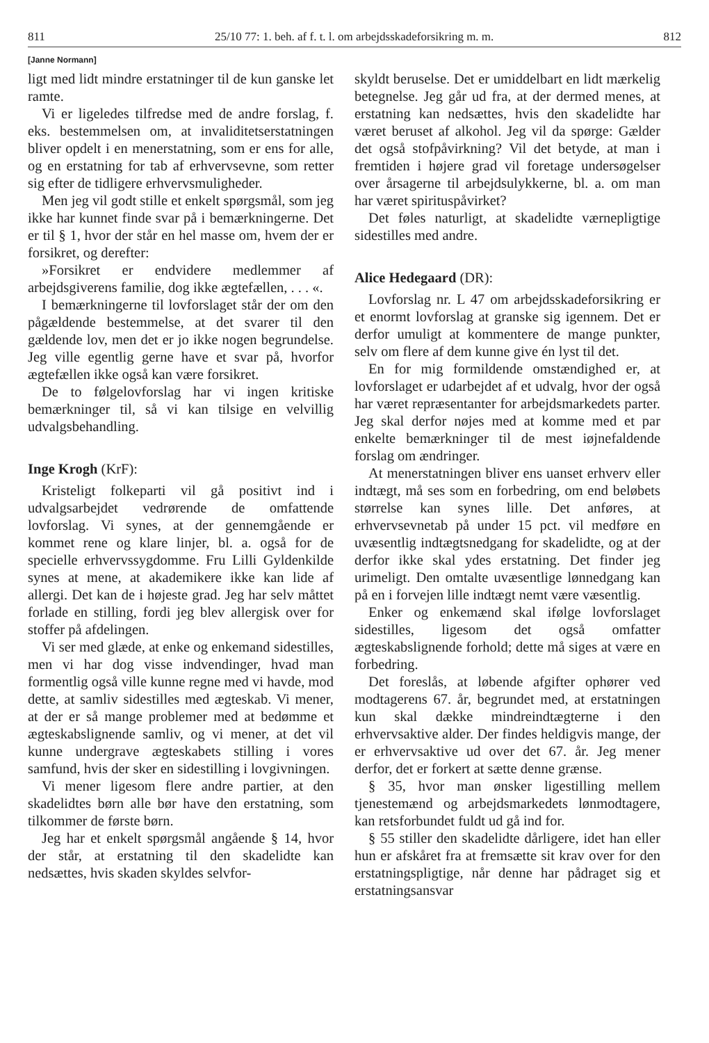811 25/10 77: 1. beh. af f. t. l. om arbejdsskadeforsikring m. m. 812
[Janne Normann]
ligt med lidt mindre erstatninger til de kun ganske let ramte.
Vi er ligeledes tilfredse med de andre forslag, f. eks. bestemmelsen om, at invaliditetserstatningen bliver opdelt i en menerstatning, som er ens for alle, og en erstatning for tab af erhvervsevne, som retter sig efter de tidligere erhvervsmuligheder.
Men jeg vil godt stille et enkelt spørgsmål, som jeg ikke har kunnet finde svar på i bemærkningerne. Det er til § 1, hvor der står en hel masse om, hvem der er forsikret, og derefter:
»Forsikret er endvidere medlemmer af arbejdsgiverens familie, dog ikke ægtefællen, . . . «.
I bemærkningerne til lovforslaget står der om den pågældende bestemmelse, at det svarer til den gældende lov, men det er jo ikke nogen begrundelse. Jeg ville egentlig gerne have et svar på, hvorfor ægtefællen ikke også kan være forsikret.
De to følgelovforslag har vi ingen kritiske bemærkninger til, så vi kan tilsige en velvillig udvalgsbehandling.
Inge Krogh (KrF):
Kristeligt folkeparti vil gå positivt ind i udvalgsarbejdet vedrørende de omfattende lovforslag. Vi synes, at der gennemgående er kommet rene og klare linjer, bl. a. også for de specielle erhvervssygdomme. Fru Lilli Gyldenkilde synes at mene, at akademikere ikke kan lide af allergi. Det kan de i højeste grad. Jeg har selv måttet forlade en stilling, fordi jeg blev allergisk over for stoffer på afdelingen.
Vi ser med glæde, at enke og enkemand sidestilles, men vi har dog visse indvendinger, hvad man formentlig også ville kunne regne med vi havde, mod dette, at samliv sidestilles med ægteskab. Vi mener, at der er så mange problemer med at bedømme et ægteskabslignende samliv, og vi mener, at det vil kunne undergrave ægteskabets stilling i vores samfund, hvis der sker en sidestilling i lovgivningen.
Vi mener ligesom flere andre partier, at den skadelidtes børn alle bør have den erstatning, som tilkommer de første børn.
Jeg har et enkelt spørgsmål angående § 14, hvor der står, at erstatning til den skadelidte kan nedsættes, hvis skaden skyldes selvfor-
skyldt beruselse. Det er umiddelbart en lidt mærkelig betegnelse. Jeg går ud fra, at der dermed menes, at erstatning kan nedsættes, hvis den skadelidte har været beruset af alkohol. Jeg vil da spørge: Gælder det også stofpåvirkning? Vil det betyde, at man i fremtiden i højere grad vil foretage undersøgelser over årsagerne til arbejdsulykkerne, bl. a. om man har været spirituspåvirket?
Det føles naturligt, at skadelidte værnepligtige sidestilles med andre.
Alice Hedegaard (DR):
Lovforslag nr. L 47 om arbejdsskadeforsikring er et enormt lovforslag at granske sig igennem. Det er derfor umuligt at kommentere de mange punkter, selv om flere af dem kunne give én lyst til det.
En for mig formildende omstændighed er, at lovforslaget er udarbejdet af et udvalg, hvor der også har været repræsentanter for arbejdsmarkedets parter. Jeg skal derfor nøjes med at komme med et par enkelte bemærkninger til de mest iøjnefaldende forslag om ændringer.
At menerstatningen bliver ens uanset erhverv eller indtægt, må ses som en forbedring, om end beløbets størrelse kan synes lille. Det anføres, at erhvervsevnetab på under 15 pct. vil medføre en uvæsentlig indtægtsnedgang for skadelidte, og at der derfor ikke skal ydes erstatning. Det finder jeg urimeligt. Den omtalte uvæsentlige lønnedgang kan på en i forvejen lille indtægt nemt være væsentlig.
Enker og enkemænd skal ifølge lovforslaget sidestilles, ligesom det også omfatter ægteskabslignende forhold; dette må siges at være en forbedring.
Det foreslås, at løbende afgifter ophører ved modtagerens 67. år, begrundet med, at erstatningen kun skal dække mindreindtægterne i den erhvervsaktive alder. Der findes heldigvis mange, der er erhvervsaktive ud over det 67. år. Jeg mener derfor, det er forkert at sætte denne grænse.
§ 35, hvor man ønsker ligestilling mellem tjenestemænd og arbejdsmarkedets lønmodtagere, kan retsforbundet fuldt ud gå ind for.
§ 55 stiller den skadelidte dårligere, idet han eller hun er afskåret fra at fremsætte sit krav over for den erstatningspligtige, når denne har pådraget sig et erstatningsansvar